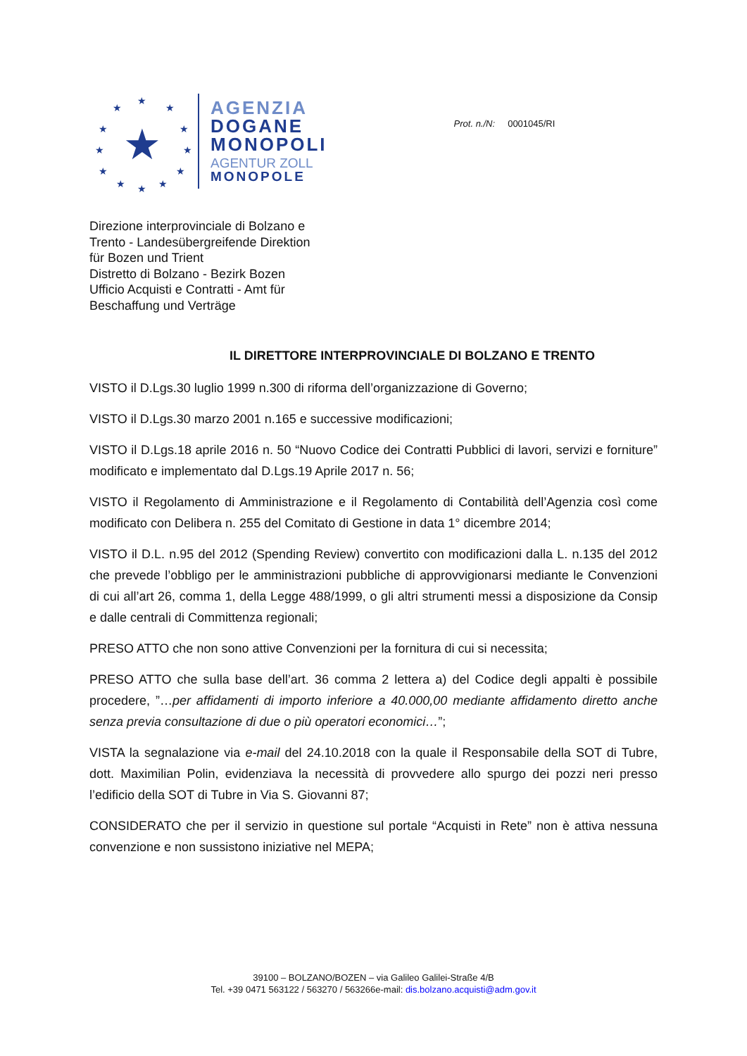★
★
★
★
★
★ ★ ★
★
★
★
★
★
AGENZIA
DOGANE
MONOPOLI
AGENTUR ZOLL
MONOPOLE
Prot. n./N: 0001045/RI
Direzione interprovinciale di Bolzano e
Trento - Landesübergreifende Direktion
für Bozen und Trient
Distretto di Bolzano - Bezirk Bozen
Ufficio Acquisti e Contratti - Amt für
Beschaffung und Verträge
IL DIRETTORE INTERPROVINCIALE DI BOLZANO E TRENTO
VISTO il D.Lgs.30 luglio 1999 n.300 di riforma dell’organizzazione di Governo;
VISTO il D.Lgs.30 marzo 2001 n.165 e successive modificazioni;
VISTO il D.Lgs.18 aprile 2016 n. 50 “Nuovo Codice dei Contratti Pubblici di lavori, servizi e forniture” modificato e implementato dal D.Lgs.19 Aprile 2017 n. 56;
VISTO il Regolamento di Amministrazione e il Regolamento di Contabilità dell’Agenzia così come modificato con Delibera n. 255 del Comitato di Gestione in data 1° dicembre 2014;
VISTO il D.L. n.95 del 2012 (Spending Review) convertito con modificazioni dalla L. n.135 del 2012 che prevede l’obbligo per le amministrazioni pubbliche di approvvigionarsi mediante le Convenzioni di cui all’art 26, comma 1, della Legge 488/1999, o gli altri strumenti messi a disposizione da Consip e dalle centrali di Committenza regionali;
PRESO ATTO che non sono attive Convenzioni per la fornitura di cui si necessita;
PRESO ATTO che sulla base dell’art. 36 comma 2 lettera a) del Codice degli appalti è possibile procedere, ”…per affidamenti di importo inferiore a 40.000,00 mediante affidamento diretto anche senza previa consultazione di due o più operatori economici…”;
VISTA la segnalazione via e-mail del 24.10.2018 con la quale il Responsabile della SOT di Tubre, dott. Maximilian Polin, evidenziava la necessità di provvedere allo spurgo dei pozzi neri presso l’edificio della SOT di Tubre in Via S. Giovanni 87;
CONSIDERATO che per il servizio in questione sul portale “Acquisti in Rete” non è attiva nessuna convenzione e non sussistono iniziative nel MEPA;
39100 – BOLZANO/BOZEN – via Galileo Galilei-Straße 4/B
Tel. +39 0471 563122 / 563270 / 563266e-mail: dis.bolzano.acquisti@adm.gov.it